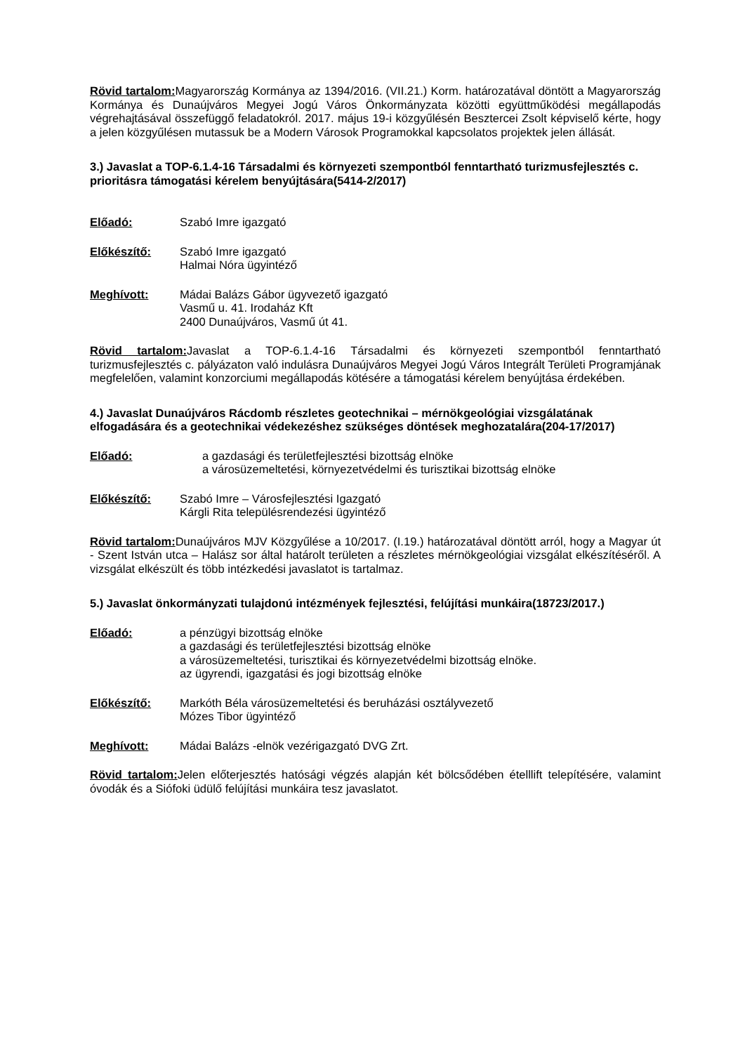Rövid tartalom: Magyarország Kormánya az 1394/2016. (VII.21.) Korm. határozatával döntött a Magyarország Kormánya és Dunaújváros Megyei Jogú Város Önkormányzata közötti együttműködési megállapodás végrehajtásával összefüggő feladatokról. 2017. május 19-i közgyűlésén Besztercei Zsolt képviselő kérte, hogy a jelen közgyűlésen mutassuk be a Modern Városok Programokkal kapcsolatos projektek jelen állását.
3.) Javaslat a TOP-6.1.4-16 Társadalmi és környezeti szempontból fenntartható turizmusfejlesztés c. prioritásra támogatási kérelem benyújtására(5414-2/2017)
Előadó: Szabó Imre igazgató
Előkészítő: Szabó Imre igazgató
Halmai Nóra ügyintéző
Meghívott: Mádai Balázs Gábor ügyvezető igazgató
Vasmű u. 41. Irodaház Kft
2400 Dunaújváros, Vasmű út 41.
Rövid tartalom: Javaslat a TOP-6.1.4-16 Társadalmi és környezeti szempontból fenntartható turizmusfejlesztés c. pályázaton való indulásra Dunaújváros Megyei Jogú Város Integrált Területi Programjának megfelelően, valamint konzorciumi megállapodás kötésére a támogatási kérelem benyújtása érdekében.
4.) Javaslat Dunaújváros Rácdomb részletes geotechnikai – mérnökgeológiai vizsgálatának elfogadására és a geotechnikai védekezéshez szükséges döntések meghozatalára(204-17/2017)
Előadó: a gazdasági és területfejlesztési bizottság elnöke
a városüzemeltetési, környezetvédelmi és turisztikai bizottság elnöke
Előkészítő: Szabó Imre – Városfejlesztési Igazgató
Kárgli Rita településrendezési ügyintéző
Rövid tartalom: Dunaújváros MJV Közgyűlése a 10/2017. (I.19.) határozatával döntött arról, hogy a Magyar út - Szent István utca – Halász sor által határolt területen a részletes mérnökgeológiai vizsgálat elkészítéséről. A vizsgálat elkészült és több intézkedési javaslatot is tartalmaz.
5.) Javaslat önkormányzati tulajdonú intézmények fejlesztési, felújítási munkáira(18723/2017.)
Előadó: a pénzügyi bizottság elnöke
a gazdasági és területfejlesztési bizottság elnöke
a városüzemeltetési, turisztikai és környezetvédelmi bizottság elnöke.
az ügyrendi, igazgatási és jogi bizottság elnöke
Előkészítő: Markóth Béla városüzemeltetési és beruházási osztályvezető
Mózes Tibor ügyintéző
Meghívott: Mádai Balázs -elnök vezérigazgató DVG Zrt.
Rövid tartalom: Jelen előterjesztés hatósági végzés alapján két bölcsődében ételllift telepítésére, valamint óvodák és a Siófoki üdülő felújítási munkáira tesz javaslatot.